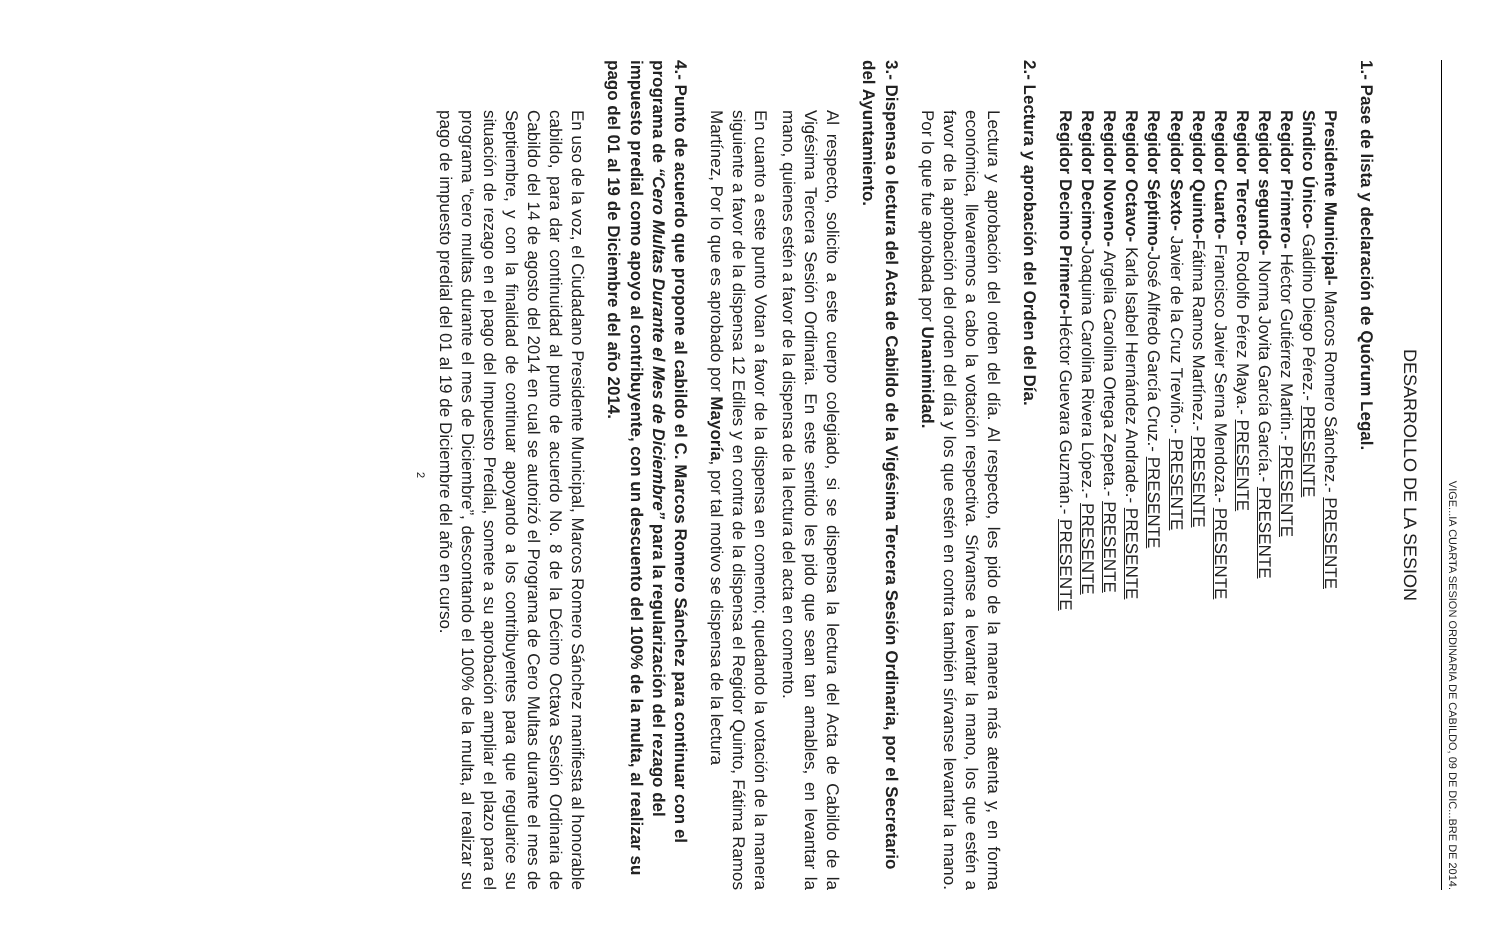VIGE...IA CUARTA SESION ORDINARIA DE CABILDO, 09 DE DIC...BRE DE 2014.
DESARROLLO DE LA SESION
1.- Pase de lista y declaración de Quórum Legal.
Presidente Municipal- Marcos Romero Sánchez.- PRESENTE
Síndico Único- Galdino Diego Pérez.- PRESENTE
Regidor Primero- Héctor Gutiérrez Martin.- PRESENTE
Regidor segundo- Norma Jovita García García.- PRESENTE
Regidor Tercero- Rodolfo Pérez Maya.- PRESENTE
Regidor Cuarto- Francisco Javier Serna Mendoza.- PRESENTE
Regidor Quinto-Fátima Ramos Martínez.- PRESENTE
Regidor Sexto- Javier de la Cruz Treviño.- PRESENTE
Regidor Séptimo-José Alfredo García Cruz.- PRESENTE
Regidor Octavo- Karla Isabel Hernández Andrade.- PRESENTE
Regidor Noveno- Argelia Carolina Ortega Zepeta.- PRESENTE
Regidor Decimo-Joaquina Carolina Rivera López.- PRESENTE
Regidor Decimo Primero-Héctor Guevara Guzmán.- PRESENTE
2.- Lectura y aprobación del Orden del Día.
Lectura y aprobación del orden del día. Al respecto, les pido de la manera más atenta y, en forma económica, llevaremos a cabo la votación respectiva. Sírvanse a levantar la mano, los que estén a favor de la aprobación del orden del día y los que estén en contra también sírvanse levantar la mano. Por lo que fue aprobada por Unanimidad.
3.- Dispensa o lectura del Acta de Cabildo de la Vigésima Tercera Sesión Ordinaria, por el Secretario del Ayuntamiento.
Al respecto, solicito a este cuerpo colegiado, si se dispensa la lectura del Acta de Cabildo de la Vigésima Tercera Sesión Ordinaria. En este sentido les pido que sean tan amables, en levantar la mano, quienes estén a favor de la dispensa de la lectura del acta en comento.
En cuanto a este punto Votan a favor de la dispensa en comento; quedando la votación de la manera siguiente a favor de la dispensa 12 Ediles y en contra de la dispensa el Regidor Quinto, Fátima Ramos Martínez, Por lo que es aprobado por Mayoría, por tal motivo se dispensa de la lectura
4.- Punto de acuerdo que propone al cabildo el C. Marcos Romero Sánchez para continuar con el programa de “Cero Multas Durante el Mes de Diciembre” para la regularización del rezago del impuesto predial como apoyo al contribuyente, con un descuento del 100% de la multa, al realizar su pago del 01 al 19 de Diciembre del año 2014.
En uso de la voz, el Ciudadano Presidente Municipal, Marcos Romero Sánchez manifiesta al honorable cabildo, para dar continuidad al punto de acuerdo No. 8 de la Décimo Octava Sesión Ordinaria de Cabildo del 14 de agosto del 2014 en cual se autorizó el Programa de Cero Multas durante el mes de Septiembre, y con la finalidad de continuar apoyando a los contribuyentes para que regularice su situación de rezago en el pago del Impuesto Predial, somete a su aprobación ampliar el plazo para el programa “cero multas durante el mes de Diciembre”, descontando el 100% de la multa, al realizar su pago de impuesto predial del 01 al 19 de Diciembre del año en curso.
2